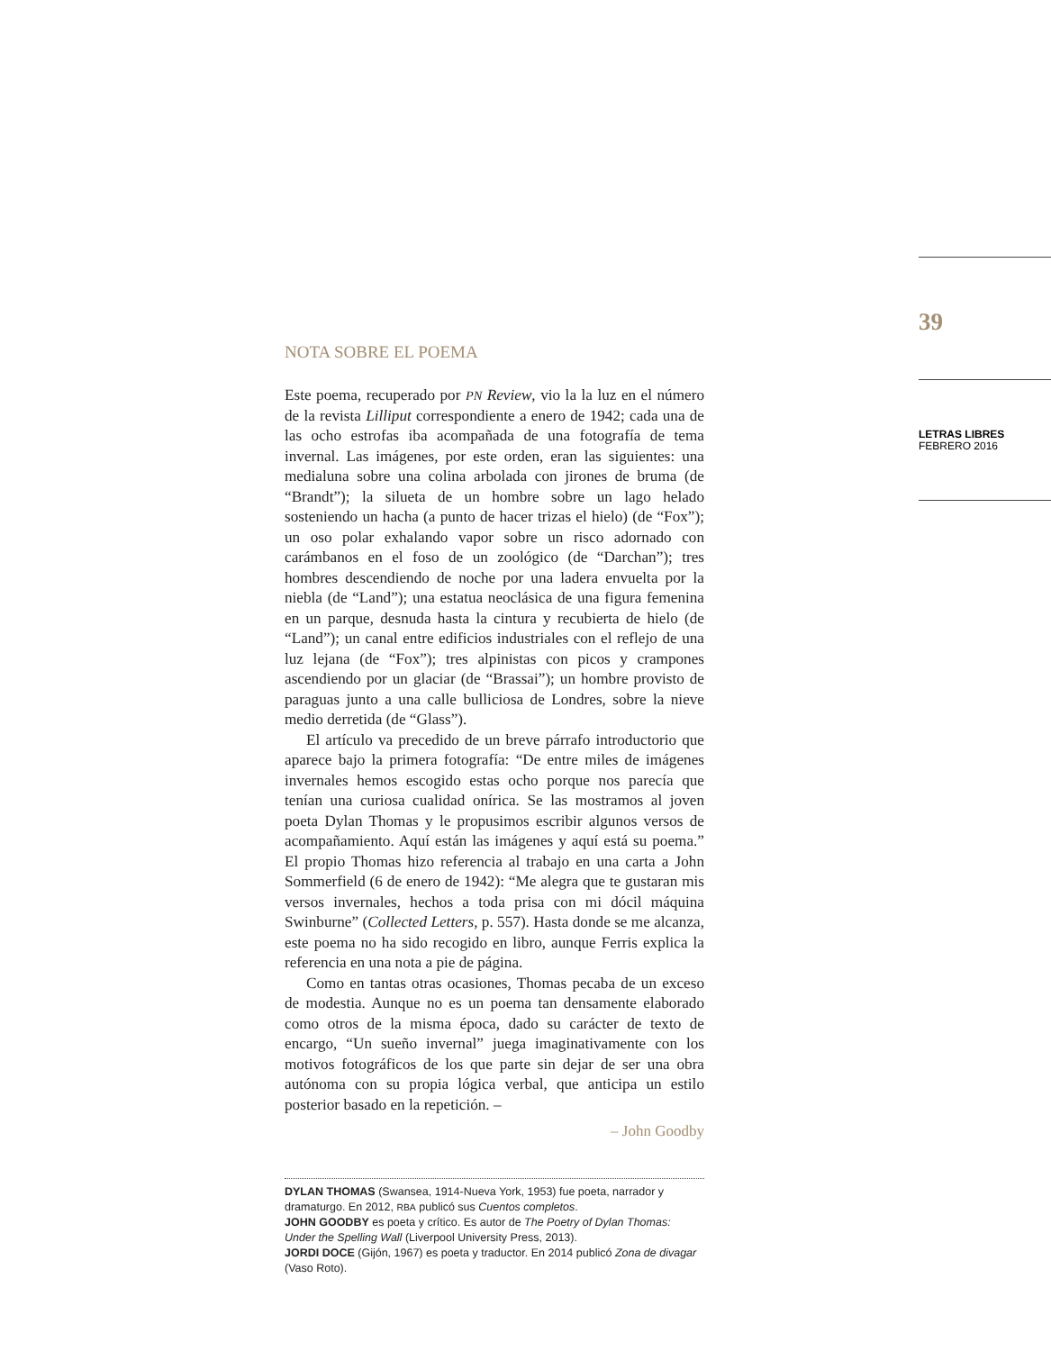39
LETRAS LIBRES
FEBRERO 2016
NOTA SOBRE EL POEMA
Este poema, recuperado por PN Review, vio la la luz en el número de la revista Lilliput correspondiente a enero de 1942; cada una de las ocho estrofas iba acompañada de una fotografía de tema invernal. Las imágenes, por este orden, eran las siguientes: una medialuna sobre una colina arbolada con jirones de bruma (de “Brandt”); la silueta de un hombre sobre un lago helado sosteniendo un hacha (a punto de hacer trizas el hielo) (de “Fox”); un oso polar exhalando vapor sobre un risco adornado con carámbanos en el foso de un zoológico (de “Darchan”); tres hombres descendiendo de noche por una ladera envuelta por la niebla (de “Land”); una estatua neoclásica de una figura femenina en un parque, desnuda hasta la cintura y recubierta de hielo (de “Land”); un canal entre edificios industriales con el reflejo de una luz lejana (de “Fox”); tres alpinistas con picos y crampones ascendiendo por un glaciar (de “Brassai”); un hombre provisto de paraguas junto a una calle bulliciosa de Londres, sobre la nieve medio derretida (de “Glass”).
El artículo va precedido de un breve párrafo introductorio que aparece bajo la primera fotografía: “De entre miles de imágenes invernales hemos escogido estas ocho porque nos parecía que tenían una curiosa cualidad onírica. Se las mostramos al joven poeta Dylan Thomas y le propusimos escribir algunos versos de acompañamiento. Aquí están las imágenes y aquí está su poema.” El propio Thomas hizo referencia al trabajo en una carta a John Sommerfield (6 de enero de 1942): “Me alegra que te gustaran mis versos invernales, hechos a toda prisa con mi dócil máquina Swinburne” (Collected Letters, p. 557). Hasta donde se me alcanza, este poema no ha sido recogido en libro, aunque Ferris explica la referencia en una nota a pie de página.
Como en tantas otras ocasiones, Thomas pecaba de un exceso de modestia. Aunque no es un poema tan densamente elaborado como otros de la misma época, dado su carácter de texto de encargo, “Un sueño invernal” juega imaginativamente con los motivos fotográficos de los que parte sin dejar de ser una obra autónoma con su propia lógica verbal, que anticipa un estilo posterior basado en la repetición. –
– John Goodby
DYLAN THOMAS (Swansea, 1914-Nueva York, 1953) fue poeta, narrador y dramaturgo. En 2012, RBA publicó sus Cuentos completos.
JOHN GOODBY es poeta y crítico. Es autor de The Poetry of Dylan Thomas: Under the Spelling Wall (Liverpool University Press, 2013).
JORDI DOCE (Gijón, 1967) es poeta y traductor. En 2014 publicó Zona de divagar (Vaso Roto).